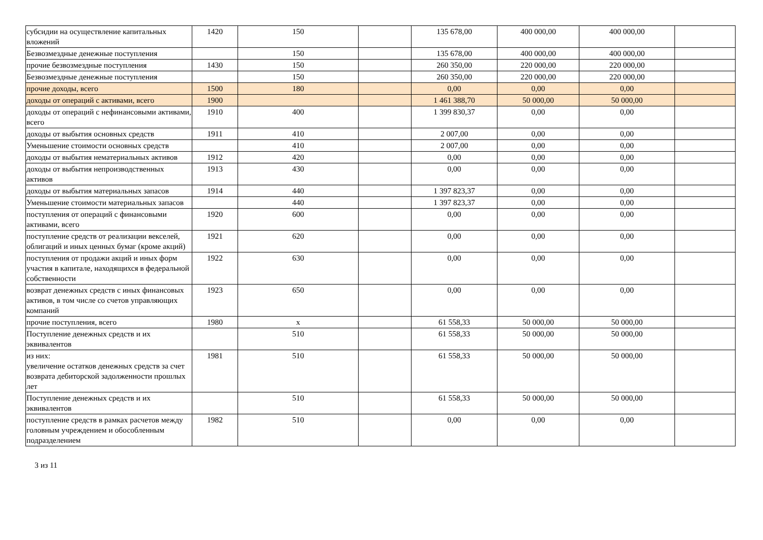| субсидии на осуществление капитальных вложений | 1420 | 150 | | 135 678,00 | 400 000,00 | 400 000,00 | |
| Безвозмездные денежные поступления | | 150 | | 135 678,00 | 400 000,00 | 400 000,00 | |
| прочие безвозмездные поступления | 1430 | 150 | | 260 350,00 | 220 000,00 | 220 000,00 | |
| Безвозмездные денежные поступления | | 150 | | 260 350,00 | 220 000,00 | 220 000,00 | |
| прочие доходы, всего | 1500 | 180 | | 0,00 | 0,00 | 0,00 | |
| доходы от операций с активами, всего | 1900 | | | 1 461 388,70 | 50 000,00 | 50 000,00 | |
| доходы от операций с нефинансовыми активами, всего | 1910 | 400 | | 1 399 830,37 | 0,00 | 0,00 | |
| доходы от выбытия основных средств | 1911 | 410 | | 2 007,00 | 0,00 | 0,00 | |
| Уменьшение стоимости основных средств | | 410 | | 2 007,00 | 0,00 | 0,00 | |
| доходы от выбытия нематериальных активов | 1912 | 420 | | 0,00 | 0,00 | 0,00 | |
| доходы от выбытия непроизводственных активов | 1913 | 430 | | 0,00 | 0,00 | 0,00 | |
| доходы от выбытия материальных запасов | 1914 | 440 | | 1 397 823,37 | 0,00 | 0,00 | |
| Уменьшение стоимости материальных запасов | | 440 | | 1 397 823,37 | 0,00 | 0,00 | |
| поступления от операций с финансовыми активами, всего | 1920 | 600 | | 0,00 | 0,00 | 0,00 | |
| поступление средств от реализации векселей, облигаций и иных ценных бумаг (кроме акций) | 1921 | 620 | | 0,00 | 0,00 | 0,00 | |
| поступления от продажи акций и иных форм участия в капитале, находящихся в федеральной собственности | 1922 | 630 | | 0,00 | 0,00 | 0,00 | |
| возврат денежных средств с иных финансовых активов, в том числе со счетов управляющих компаний | 1923 | 650 | | 0,00 | 0,00 | 0,00 | |
| прочие поступления, всего | 1980 | x | | 61 558,33 | 50 000,00 | 50 000,00 | |
| Поступление денежных средств и их эквивалентов | | 510 | | 61 558,33 | 50 000,00 | 50 000,00 | |
| из них: увеличение остатков денежных средств за счет возврата дебиторской задолженности прошлых лет | 1981 | 510 | | 61 558,33 | 50 000,00 | 50 000,00 | |
| Поступление денежных средств и их эквивалентов | | 510 | | 61 558,33 | 50 000,00 | 50 000,00 | |
| поступление средств в рамках расчетов между головным учреждением и обособленным подразделением | 1982 | 510 | | 0,00 | 0,00 | 0,00 | |
3 из 11